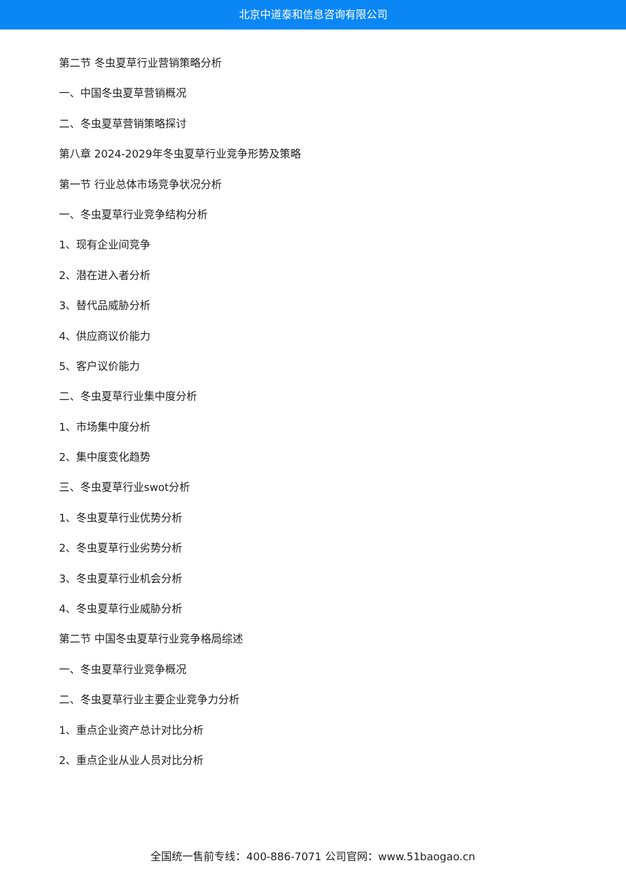北京中道泰和信息咨询有限公司
第二节 冬虫夏草行业营销策略分析
一、中国冬虫夏草营销概况
二、冬虫夏草营销策略探讨
第八章 2024-2029年冬虫夏草行业竞争形势及策略
第一节 行业总体市场竞争状况分析
一、冬虫夏草行业竞争结构分析
1、现有企业间竞争
2、潜在进入者分析
3、替代品威胁分析
4、供应商议价能力
5、客户议价能力
二、冬虫夏草行业集中度分析
1、市场集中度分析
2、集中度变化趋势
三、冬虫夏草行业swot分析
1、冬虫夏草行业优势分析
2、冬虫夏草行业劣势分析
3、冬虫夏草行业机会分析
4、冬虫夏草行业威胁分析
第二节 中国冬虫夏草行业竞争格局综述
一、冬虫夏草行业竞争概况
二、冬虫夏草行业主要企业竞争力分析
1、重点企业资产总计对比分析
2、重点企业从业人员对比分析
全国统一售前专线：400-886-7071 公司官网：www.51baogao.cn